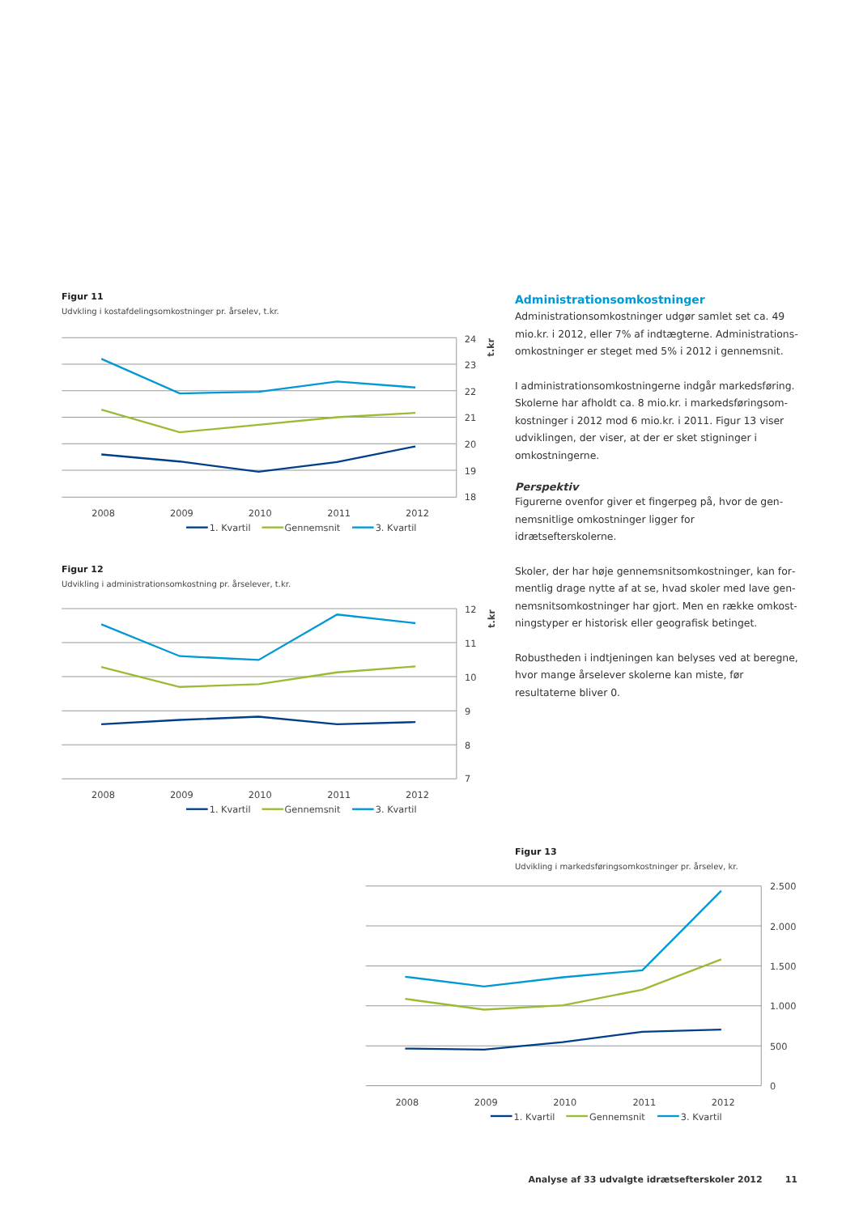Figur 11
Udvkling i kostafdelingsomkostninger pr. årselev, t.kr.
24
23
22
21
20
19
18
2008
2009
2010
2011
2012
t.kr
1. Kvartil
Gennemsnit
3. Kvartil
Figur 12
Udvikling i administrationsomkostning pr. årselever, t.kr.
12
11
10
9
8
7
2008
2009
2010
2011
2012
t.kr
1. Kvartil
Gennemsnit
3. Kvartil
Administrationsomkostninger
Administrationsomkostninger udgør samlet set ca. 49 mio.kr. i 2012, eller 7% af indtægterne. Administrations­omkostninger er steget med 5% i 2012 i gennemsnit.
I administrationsomkostningerne indgår markedsføring. Skolerne har afholdt ca. 8 mio.kr. i markedsføringsom­kostninger i 2012 mod 6 mio.kr. i 2011. Figur 13 viser udviklingen, der viser, at der er sket stigninger i omkost­ningerne.
Perspektiv
Figurerne ovenfor giver et fingerpeg på, hvor de gen­nemsnitlige omkostninger ligger for idrætsefterskolerne.
Skoler, der har høje gennemsnitsomkostninger, kan for­mentlig drage nytte af at se, hvad skoler med lave gen­nemsnitsomkostninger har gjort. Men en række omkost­ningstyper er historisk eller geografisk betinget.
Robustheden i indtjeningen kan belyses ved at beregne, hvor mange årselever skolerne kan miste, før resultater­ne bliver 0.
Figur 13
Udvikling i markedsføringsomkostninger pr. årselev, kr.
2.500
2.000
1.500
1.000
500
0
2008
2009
2010
2011
2012
1. Kvartil
Gennemsnit
3. Kvartil
Analyse af 33 udvalgte idrætsefterskoler 2012 11